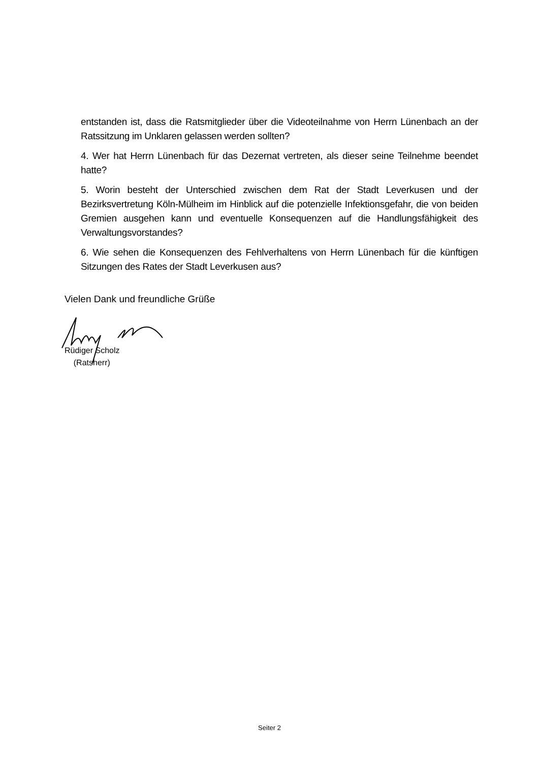entstanden ist, dass die Ratsmitglieder über die Videoteilnahme von Herrn Lünenbach an der Ratssitzung im Unklaren gelassen werden sollten?
4. Wer hat Herrn Lünenbach für das Dezernat vertreten, als dieser seine Teilnehme beendet hatte?
5. Worin besteht der Unterschied zwischen dem Rat der Stadt Leverkusen und der Bezirksvertretung Köln-Mülheim im Hinblick auf die potenzielle Infektionsgefahr, die von beiden Gremien ausgehen kann und eventuelle Konsequenzen auf die Handlungsfähigkeit des Verwaltungsvorstandes?
6. Wie sehen die Konsequenzen des Fehlverhaltens von Herrn Lünenbach für die künftigen Sitzungen des Rates der Stadt Leverkusen aus?
Vielen Dank und freundliche Grüße
Rüdiger Scholz
(Ratsherr)
Seiter 2